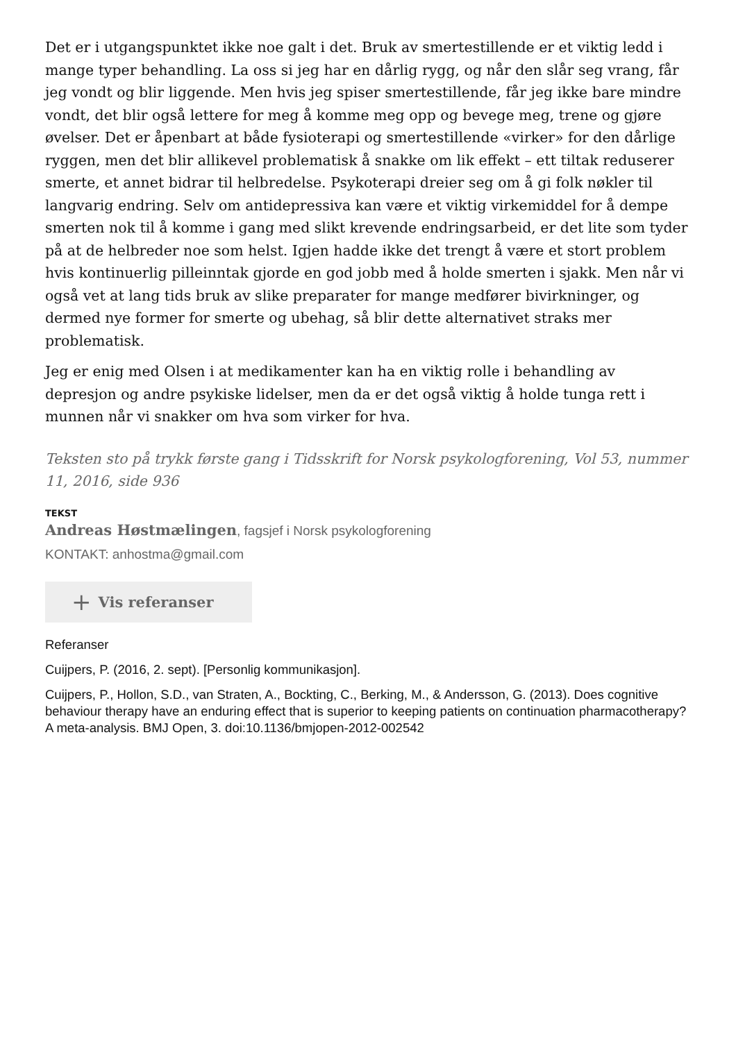Det er i utgangspunktet ikke noe galt i det. Bruk av smertestillende er et viktig ledd i mange typer behandling. La oss si jeg har en dårlig rygg, og når den slår seg vrang, får jeg vondt og blir liggende. Men hvis jeg spiser smertestillende, får jeg ikke bare mindre vondt, det blir også lettere for meg å komme meg opp og bevege meg, trene og gjøre øvelser. Det er åpenbart at både fysioterapi og smertestillende «virker» for den dårlige ryggen, men det blir allikevel problematisk å snakke om lik effekt – ett tiltak reduserer smerte, et annet bidrar til helbredelse. Psykoterapi dreier seg om å gi folk nøkler til langvarig endring. Selv om antidepressiva kan være et viktig virkemiddel for å dempe smerten nok til å komme i gang med slikt krevende endringsarbeid, er det lite som tyder på at de helbreder noe som helst. Igjen hadde ikke det trengt å være et stort problem hvis kontinuerlig pilleinntak gjorde en god jobb med å holde smerten i sjakk. Men når vi også vet at lang tids bruk av slike preparater for mange medfører bivirkninger, og dermed nye former for smerte og ubehag, så blir dette alternativet straks mer problematisk.
Jeg er enig med Olsen i at medikamenter kan ha en viktig rolle i behandling av depresjon og andre psykiske lidelser, men da er det også viktig å holde tunga rett i munnen når vi snakker om hva som virker for hva.
Teksten sto på trykk første gang i Tidsskrift for Norsk psykologforening, Vol 53, nummer 11, 2016, side 936
TEKST
Andreas Høstmælingen, fagsjef i Norsk psykologforening
KONTAKT: anhostma@gmail.com
+ Vis referanser
Referanser
Cuijpers, P. (2016, 2. sept). [Personlig kommunikasjon].
Cuijpers, P., Hollon, S.D., van Straten, A., Bockting, C., Berking, M., & Andersson, G. (2013). Does cognitive behaviour therapy have an enduring effect that is superior to keeping patients on continuation pharmacotherapy? A meta-analysis. BMJ Open, 3. doi:10.1136/bmjopen-2012-002542